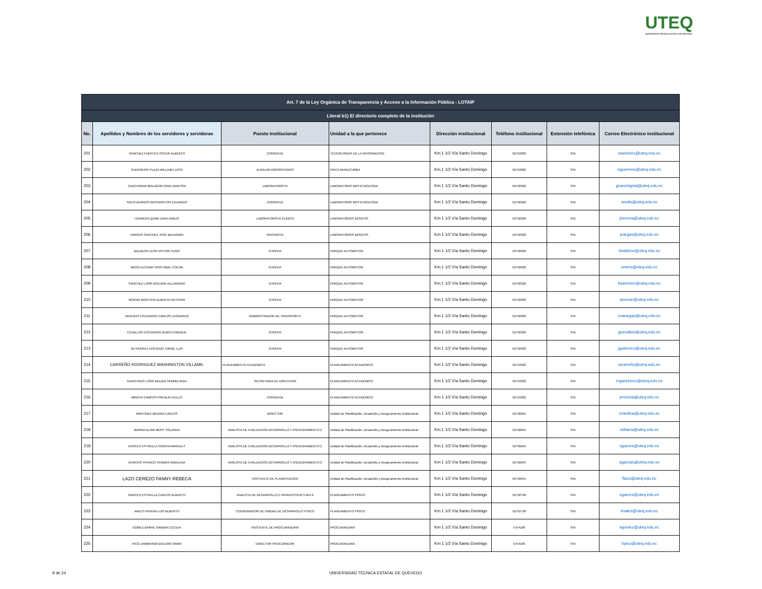UTEQ
UNIVERSIDAD TÉCNICA ESTATAL DE QUEVEDO
| Art. 7 de la Ley Orgánica de Transparencia y Acceso a la Información Pública - LOTAIP | | | | | | | |
| --- | --- | --- | --- | --- | --- | --- | --- |
| Literal b1) El directorio completo de la institución | | | | | | | |
| No. | Apellidos y Nombres de los servidores y servidoras | Puesto Institucional | Unidad a la que pertenece | Dirección institucional | Teléfono institucional | Extensión telefónica | Correo Electrónico institucional |
| 201 | SANCHEZ FUENTES OSCAR ALBERTO | CONSERJE | TECNOLOGIAS DE LA INFORMACION | Km 1 1/2 Vía Santo Domingo | 52759289 | S/N | osanchez@uteq.edu.ec |
| 202 | GUERRERO PLAZA WILLIAM LUCIO | AUXILIAR AGROPECARIO | FINCA MURUCUMBA | Km 1 1/2 Vía Santo Domingo | 52759289 | S/N | wguerrero@uteq.edu.ec |
| 203 | CANCHIGNIA MALAGON GINA VANESSA | LABORATORISTA | LABORATORIO BIOTECNOLOGIA | Km 1 1/2 Vía Santo Domingo | 52750320 | S/N | gcanchignia@uteq.edu.ec |
| 204 | SOLIS BARROS WASHINGTON EDUARDO | CONSERJE | LABORATORIO BIOTECNOLOGIA | Km 1 1/2 Vía Santo Domingo | 52750320 | S/N | wsolis@uteq.edu.ec |
| 205 | HERRERA QUIMI JUAN EMILIO | LABORATORISTA CLINICO | LABORATORIOS BÁSICOS | Km 1 1/2 Vía Santo Domingo | 52750320 | S/N | jherrera@uteq.edu.ec |
| 206 | VARGAS SANCHEZ JOSE BENJAMIN | OFICINISTA | LABORATORIOS BÁSICOS | Km 1 1/2 Vía Santo Domingo | 52750320 | S/N | jvargas@uteq.edu.ec |
| 207 | BALDEON LEON VICTOR HUGO | CHOFER | PARQUE AUTOMOTOR | Km 1 1/2 Vía Santo Domingo | 52750320 | S/N | vbaldeon@uteq.edu.ec |
| 208 | MERO ALCIVAR CRISTOBAL COLON | CHOFER | PARQUE AUTOMOTOR | Km 1 1/2 Vía Santo Domingo | 52750320 | S/N | cmero@uteq.edu.ec |
| 209 | SANCHEZ LOOR BOLIVAR ALEJANDRO | CHOFER | PARQUE AUTOMOTOR | Km 1 1/2 Vía Santo Domingo | 52750320 | S/N | bsanchez@uteq.edu.ec |
| 210 | MORAN MONTOYA ALBERTO ANTONIO | CHOFER | PARQUE AUTOMOTOR | Km 1 1/2 Vía Santo Domingo | 52750320 | S/N | amoran@uteq.edu.ec |
| 211 | VANEGAS ESCANDON CARLOS LEONARDO | ADMINISTRADOR DE TRANSPORTE | PARQUE AUTOMOTOR | Km 1 1/2 Vía Santo Domingo | 52750320 | S/N | cvanegas@uteq.edu.ec |
| 212 | CEVALLOS ESCANDON GUIDO ENRIQUE | CHOFER | PARQUE AUTOMOTOR | Km 1 1/2 Vía Santo Domingo | 52750320 | S/N | gcevallos@uteq.edu.ec |
| 213 | GUTIERREZ ACEVEDO JORGE LUIS | CHOFER | PARQUE AUTOMOTOR | Km 1 1/2 Vía Santo Domingo | 52750320 | S/N | jgutierrez@uteq.edu.ec |
| 214 | CARREÑO RODRIGUEZ WASHINGTON VILLAMIL | PLANEAMIENTO ACADÉMICO | PLANEAMIENTO ACADÉMICO | Km 1 1/2 Vía Santo Domingo | 52753302 | S/N | wcarreño@uteq.edu.ec |
| 215 | GANCHOZO LOOR MELIDA HERMELINDA | SECRETARIA DE DIRECCION | PLANEAMIENTO ACADÉMICO | Km 1 1/2 Vía Santo Domingo | 52753302 | S/N | mganchozo@uteq.edu.ec |
| 216 | MINOTA CAMPOS PRENLIN DULLIS | CONSERJE | PLANEAMIENTO ACADÉMICO | Km 1 1/2 Vía Santo Domingo | 52753302 | S/N | pminota@uteq.edu.ec |
| 217 | MARTINEZ MEDINA CARLOS | DIRECTOR | Unidad de Planificación, Desarrollo y Aseguramiento Institucional | Km 1 1/2 Vía Santo Domingo | 52756045 | S/N | cmedina@uteq.edu.ec |
| 218 | IBARRA ALAVA MERY YOLANDA | ANALISTA DE EVALUACION DESARROLLO Y ASEGURAMIENTO 2 | Unidad de Planificación, Desarrollo y Aseguramiento Institucional | Km 1 1/2 Vía Santo Domingo | 52756045 | S/N | mibarra@uteq.edu.ec |
| 219 | GARCES ESTRELLA SORAYA MAGALLY | ANALISTA DE EVALUACION DESARROLLO Y ASEGURAMIENTO 2 | Unidad de Planificación, Desarrollo y Aseguramiento Institucional | Km 1 1/2 Vía Santo Domingo | 52756045 | S/N | sgarces@uteq.edu.ec |
| 220 | GARCIAS FRANCO SANDRA ANGELINA | ANALISTA DE EVALUACION DESARROLLO Y ASEGURAMIENTO 2 | Unidad de Planificación, Desarrollo y Aseguramiento Institucional | Km 1 1/2 Vía Santo Domingo | 52756045 | S/N | sgarcias@uteq.edu.ec |
| 221 | LAZO CEREZO FANNY REBECA | ASISTENTE DE PLANIFICACION | Unidad de Planificación, Desarrollo y Aseguramiento Institucional | Km 1 1/2 Vía Santo Domingo | 52756045 | S/N | flazo@uteq.edu.ec |
| 222 | GARCES ESTRELLA CARLOS ALBERTO | ANALISTA DE DESARROLLO E INFRAESTRUCTURA 2 | PLANEAMIENTO FÍSICO | Km 1 1/2 Vía Santo Domingo | 52752736 | S/N | cgarces@uteq.edu.ec |
| 223 | MALES RIVERA LUIS ALBERTO | COORDINADOR DE UNIDAD DE DESARROLLO FISICO | PLANEAMIENTO FÍSICO | Km 1 1/2 Vía Santo Domingo | 52752736 | S/N | lmales@uteq.edu.ec |
| 224 | GOMEZ BARRE SANDRA CECILIA | ASISTENTE DE PROCURADURIA | PROCURADURIA | Km 1 1/2 Vía Santo Domingo | 5754106 | S/N | sgomez@uteq.edu.ec |
| 225 | PICO ZAMBRANO BOLIVAR OMAR | DIRECTOR PROCURADOR | PROCURADURIA | Km 1 1/2 Vía Santo Domingo | 5754106 | S/N | bpico@uteq.edu.ec |
9 de 24
UNIVERSIDAD TÉCNICA ESTATAL DE QUEVEDO